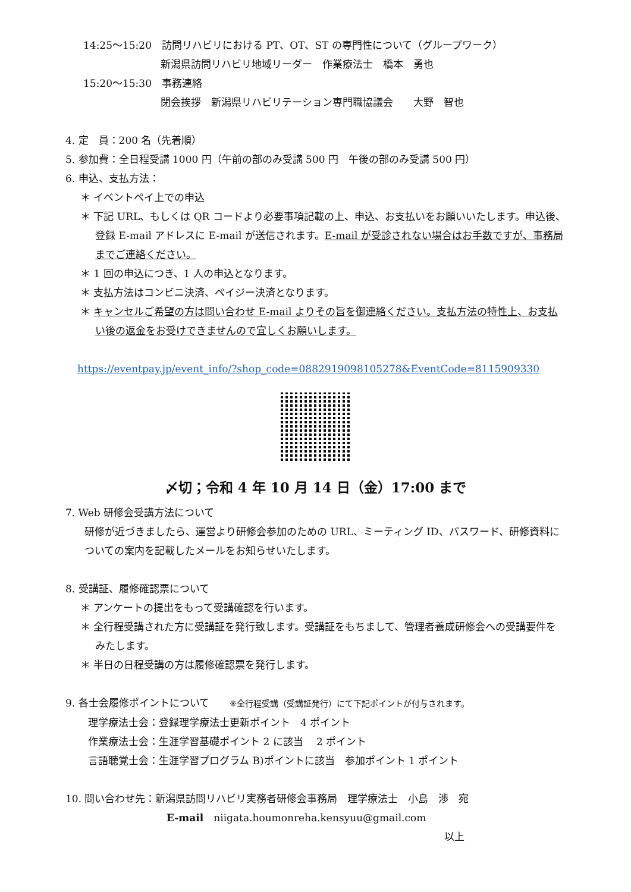14:25～15:20　訪問リハビリにおける PT、OT、ST の専門性について（グループワーク）
新潟県訪問リハビリ地域リーダー　作業療法士　橋本　勇也
15:20～15:30　事務連絡
閉会挨拶　新潟県リハビリテーション専門職協議会　　大野　智也
4. 定　員：200 名（先着順）
5. 参加費：全日程受講 1000 円（午前の部のみ受講 500 円　午後の部のみ受講 500 円）
6. 申込、支払方法：
＊ イベントペイ上での申込
＊ 下記 URL、もしくは QR コードより必要事項記載の上、申込、お支払いをお願いいたします。申込後、登録 E-mail アドレスに E-mail が送信されます。E-mail が受診されない場合はお手数ですが、事務局までご連絡ください。
＊ 1 回の申込につき、1 人の申込となります。
＊ 支払方法はコンビニ決済、ペイジー決済となります。
＊ キャンセルご希望の方は問い合わせ E-mail よりその旨を御連絡ください。支払方法の特性上、お支払い後の返金をお受けできませんので宜しくお願いします。
https://eventpay.jp/event_info/?shop_code=0882919098105278&EventCode=8115909330
〆切；令和 4 年 10 月 14 日（金）17:00 まで
7. Web 研修会受講方法について
研修が近づきましたら、運営より研修会参加のための URL、ミーティング ID、パスワード、研修資料についての案内を記載したメールをお知らせいたします。
8. 受講証、履修確認票について
＊ アンケートの提出をもって受講確認を行います。
＊ 全行程受講された方に受講証を発行致します。受講証をもちまして、管理者養成研修会への受講要件をみたします。
＊ 半日の日程受講の方は履修確認票を発行します。
9. 各士会履修ポイントについて　　※全行程受講（受講証発行）にて下記ポイントが付与されます。
理学療法士会：登録理学療法士更新ポイント　4 ポイント
作業療法士会：生涯学習基礎ポイント 2 に該当　 2 ポイント
言語聴覚士会：生涯学習プログラム B)ポイントに該当　参加ポイント 1 ポイント
10. 問い合わせ先：新潟県訪問リハビリ実務者研修会事務局　理学療法士　小島　渉　宛
E-mail　niigata.houmonreha.kensyuu@gmail.com
以上